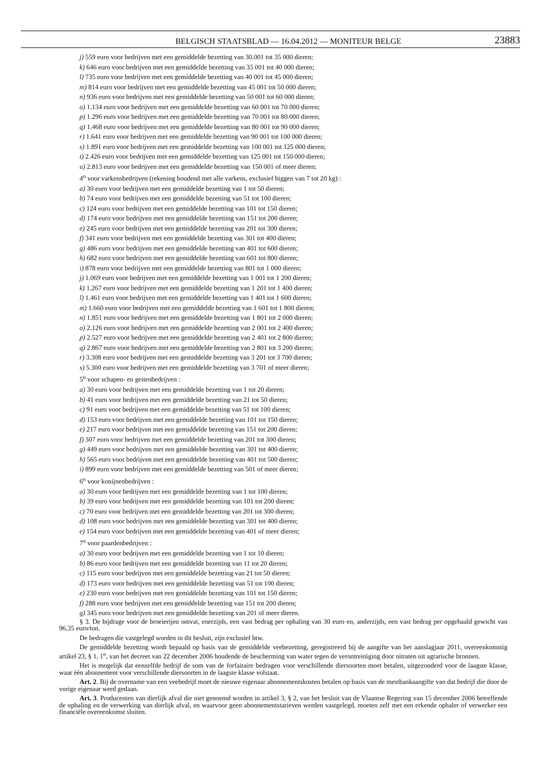BELGISCH STAATSBLAD — 16.04.2012 — MONITEUR BELGE 23883
j) 559 euro voor bedrijven met een gemiddelde bezetting van 30.001 tot 35 000 dieren;
k) 646 euro voor bedrijven met een gemiddelde bezetting van 35 001 tot 40 000 dieren;
l) 735 euro voor bedrijven met een gemiddelde bezetting van 40 001 tot 45 000 dieren;
m) 814 euro voor bedrijven met een gemiddelde bezetting van 45 001 tot 50 000 dieren;
n) 936 euro voor bedrijven met een gemiddelde bezetting van 50 001 tot 60 000 dieren;
o) 1.134 euro voor bedrijven met een gemiddelde bezetting van 60 001 tot 70 000 dieren;
p) 1.296 euro voor bedrijven met een gemiddelde bezetting van 70 001 tot 80 000 dieren;
q) 1.468 euro voor bedrijven met een gemiddelde bezetting van 80 001 tot 90 000 dieren;
r) 1.641 euro voor bedrijven met een gemiddelde bezetting van 90 001 tot 100 000 dieren;
s) 1.891 euro voor bedrijven met een gemiddelde bezetting van 100 001 tot 125 000 dieren;
t) 2.426 euro voor bedrijven met een gemiddelde bezetting van 125 001 tot 150 000 dieren;
u) 2.813 euro voor bedrijven met een gemiddelde bezetting van 150 001 of meer dieren;
4<sup>o</sup> voor varkensbedrijven (rekening houdend met alle varkens, exclusief biggen van 7 tot 20 kg) :
a) 30 euro voor bedrijven met een gemiddelde bezetting van 1 tot 50 dieren;
b) 74 euro voor bedrijven met een gemiddelde bezetting van 51 tot 100 dieren;
c) 124 euro voor bedrijven met een gemiddelde bezetting van 101 tot 150 dieren;
d) 174 euro voor bedrijven met een gemiddelde bezetting van 151 tot 200 dieren;
e) 245 euro voor bedrijven met een gemiddelde bezetting van 201 tot 300 dieren;
f) 341 euro voor bedrijven met een gemiddelde bezetting van 301 tot 400 dieren;
g) 486 euro voor bedrijven met een gemiddelde bezetting van 401 tot 600 dieren;
h) 682 euro voor bedrijven met een gemiddelde bezetting van 601 tot 800 dieren;
i) 878 euro voor bedrijven met een gemiddelde bezetting van 801 tot 1 000 dieren;
j) 1.069 euro voor bedrijven met een gemiddelde bezetting van 1 001 tot 1 200 dieren;
k) 1.267 euro voor bedrijven met een gemiddelde bezetting van 1 201 tot 1 400 dieren;
l) 1.461 euro voor bedrijven met een gemiddelde bezetting van 1 401 tot 1 600 dieren;
m) 1.660 euro voor bedrijven met een gemiddelde bezetting van 1 601 tot 1 800 dieren;
n) 1.851 euro voor bedrijven met een gemiddelde bezetting van 1 801 tot 2 000 dieren;
o) 2.126 euro voor bedrijven met een gemiddelde bezetting van 2 001 tot 2 400 dieren;
p) 2.527 euro voor bedrijven met een gemiddelde bezetting van 2 401 tot 2 800 dieren;
q) 2.867 euro voor bedrijven met een gemiddelde bezetting van 2 801 tot 3 200 dieren;
r) 3.308 euro voor bedrijven met een gemiddelde bezetting van 3 201 tot 3 700 dieren;
s) 5.300 euro voor bedrijven met een gemiddelde bezetting van 3 701 of meer dieren;
5<sup>o</sup> voor schapen- en geitenbedrijven :
a) 30 euro voor bedrijven met een gemiddelde bezetting van 1 tot 20 dieren;
b) 41 euro voor bedrijven met een gemiddelde bezetting van 21 tot 50 dieren;
c) 91 euro voor bedrijven met een gemiddelde bezetting van 51 tot 100 dieren;
d) 153 euro voor bedrijven met een gemiddelde bezetting van 101 tot 150 dieren;
e) 217 euro voor bedrijven met een gemiddelde bezetting van 151 tot 200 dieren;
f) 307 euro voor bedrijven met een gemiddelde bezetting van 201 tot 300 dieren;
g) 449 euro voor bedrijven met een gemiddelde bezetting van 301 tot 400 dieren;
h) 565 euro voor bedrijven met een gemiddelde bezetting van 401 tot 500 dieren;
i) 899 euro voor bedrijven met een gemiddelde bezetting van 501 of meer dieren;
6<sup>o</sup> voor konijnenbedrijven :
a) 30 euro voor bedrijven met een gemiddelde bezetting van 1 tot 100 dieren;
b) 39 euro voor bedrijven met een gemiddelde bezetting van 101 tot 200 dieren;
c) 70 euro voor bedrijven met een gemiddelde bezetting van 201 tot 300 dieren;
d) 108 euro voor bedrijven met een gemiddelde bezetting van 301 tot 400 dieren;
e) 154 euro voor bedrijven met een gemiddelde bezetting van 401 of meer dieren;
7<sup>o</sup> voor paardenbedrijven :
a) 30 euro voor bedrijven met een gemiddelde bezetting van 1 tot 10 dieren;
b) 86 euro voor bedrijven met een gemiddelde bezetting van 11 tot 20 dieren;
c) 115 euro voor bedrijven met een gemiddelde bezetting van 21 tot 50 dieren;
d) 173 euro voor bedrijven met een gemiddelde bezetting van 51 tot 100 dieren;
e) 230 euro voor bedrijven met een gemiddelde bezetting van 101 tot 150 dieren;
f) 288 euro voor bedrijven met een gemiddelde bezetting van 151 tot 200 dieren;
g) 345 euro voor bedrijven met een gemiddelde bezetting van 201 of meer dieren.
§ 3. De bijdrage voor de broeierijen omvat, enerzijds, een vast bedrag per ophaling van 30 euro en, anderzijds, een vast bedrag per opgehaald gewicht van 96,35 euro/ton.
De bedragen die vastgelegd worden in dit besluit, zijn exclusief btw.
De gemiddelde bezetting wordt bepaald op basis van de gemiddelde veebezetting, geregistreerd bij de aangifte van het aanslagjaar 2011, overeenkomstig artikel 23, § 1, 1<sup>o</sup>, van het decreet van 22 december 2006 houdende de bescherming van water tegen de verontreiniging door nitraten uit agrarische bronnen.
Het is mogelijk dat eenzelfde bedrijf de som van de forfaitaire bedragen voor verschillende diersoorten moet betalen, uitgezonderd voor de laagste klasse, waar één abonnement voor verschillende diersoorten in de laagste klasse volstaat.
Art. 2. Bij de overname van een veebedrijf moet de nieuwe eigenaar abonnementskosten betalen op basis van de mestbankaangifte van dat bedrijf die door de vorige eigenaar werd gedaan.
Art. 3. Producenten van dierlijk afval die niet genoemd worden in artikel 3, § 2, van het besluit van de Vlaamse Regering van 15 december 2006 betreffende de ophaling en de verwerking van dierlijk afval, en waarvoor geen abonnementstarieven werden vastgelegd, moeten zelf met een erkende ophaler of verwerker een financiële overeenkomst sluiten.